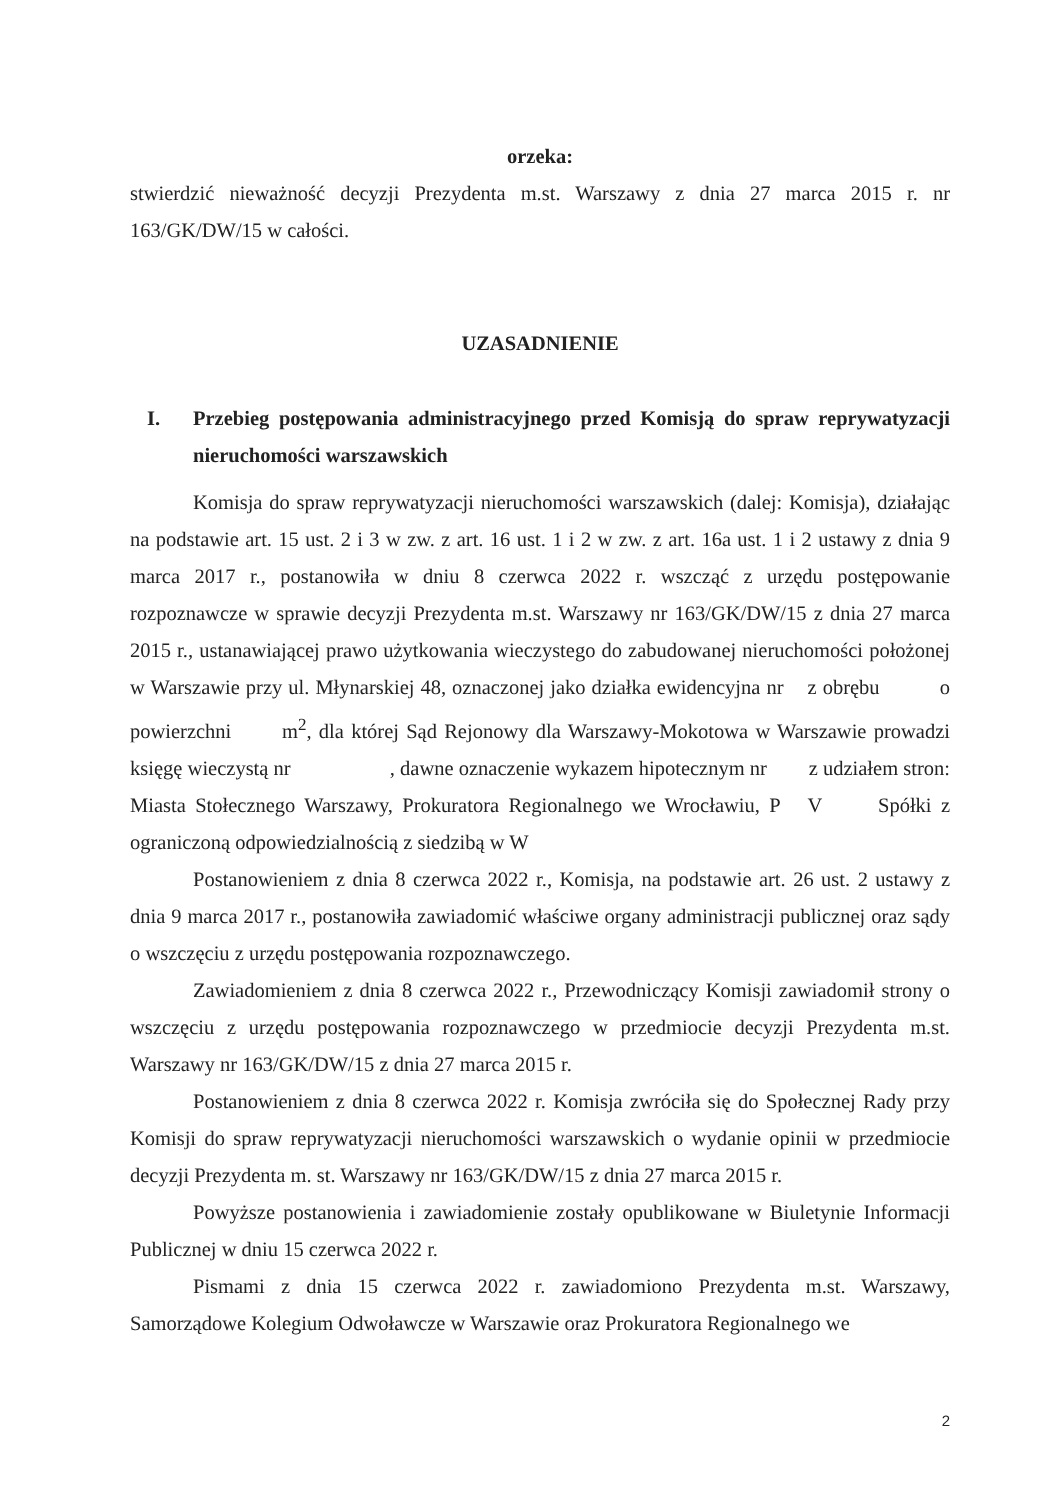orzeka:
stwierdzić nieważność decyzji Prezydenta m.st. Warszawy z dnia 27 marca 2015 r. nr 163/GK/DW/15 w całości.
UZASADNIENIE
I. Przebieg postępowania administracyjnego przed Komisją do spraw reprywatyzacji nieruchomości warszawskich
Komisja do spraw reprywatyzacji nieruchomości warszawskich (dalej: Komisja), działając na podstawie art. 15 ust. 2 i 3 w zw. z art. 16 ust. 1 i 2 w zw. z art. 16a ust. 1 i 2 ustawy z dnia 9 marca 2017 r., postanowiła w dniu 8 czerwca 2022 r. wszcząć z urzędu postępowanie rozpoznawcze w sprawie decyzji Prezydenta m.st. Warszawy nr 163/GK/DW/15 z dnia 27 marca 2015 r., ustanawiającej prawo użytkowania wieczystego do zabudowanej nieruchomości położonej w Warszawie przy ul. Młynarskiej 48, oznaczonej jako działka ewidencyjna nr z obrębu o powierzchni m<sup>2</sup>, dla której Sąd Rejonowy dla Warszawy-Mokotowa w Warszawie prowadzi księgę wieczystą nr , dawne oznaczenie wykazem hipotecznym nr z udziałem stron: Miasta Stołecznego Warszawy, Prokuratora Regionalnego we Wrocławiu, P V Spółki z ograniczoną odpowiedzialnością z siedzibą w W
Postanowieniem z dnia 8 czerwca 2022 r., Komisja, na podstawie art. 26 ust. 2 ustawy z dnia 9 marca 2017 r., postanowiła zawiadomić właściwe organy administracji publicznej oraz sądy o wszczęciu z urzędu postępowania rozpoznawczego.
Zawiadomieniem z dnia 8 czerwca 2022 r., Przewodniczący Komisji zawiadomił strony o wszczęciu z urzędu postępowania rozpoznawczego w przedmiocie decyzji Prezydenta m.st. Warszawy nr 163/GK/DW/15 z dnia 27 marca 2015 r.
Postanowieniem z dnia 8 czerwca 2022 r. Komisja zwróciła się do Społecznej Rady przy Komisji do spraw reprywatyzacji nieruchomości warszawskich o wydanie opinii w przedmiocie decyzji Prezydenta m. st. Warszawy nr 163/GK/DW/15 z dnia 27 marca 2015 r.
Powyższe postanowienia i zawiadomienie zostały opublikowane w Biuletynie Informacji Publicznej w dniu 15 czerwca 2022 r.
Pismami z dnia 15 czerwca 2022 r. zawiadomiono Prezydenta m.st. Warszawy, Samorządowe Kolegium Odwoławcze w Warszawie oraz Prokuratora Regionalnego we
2